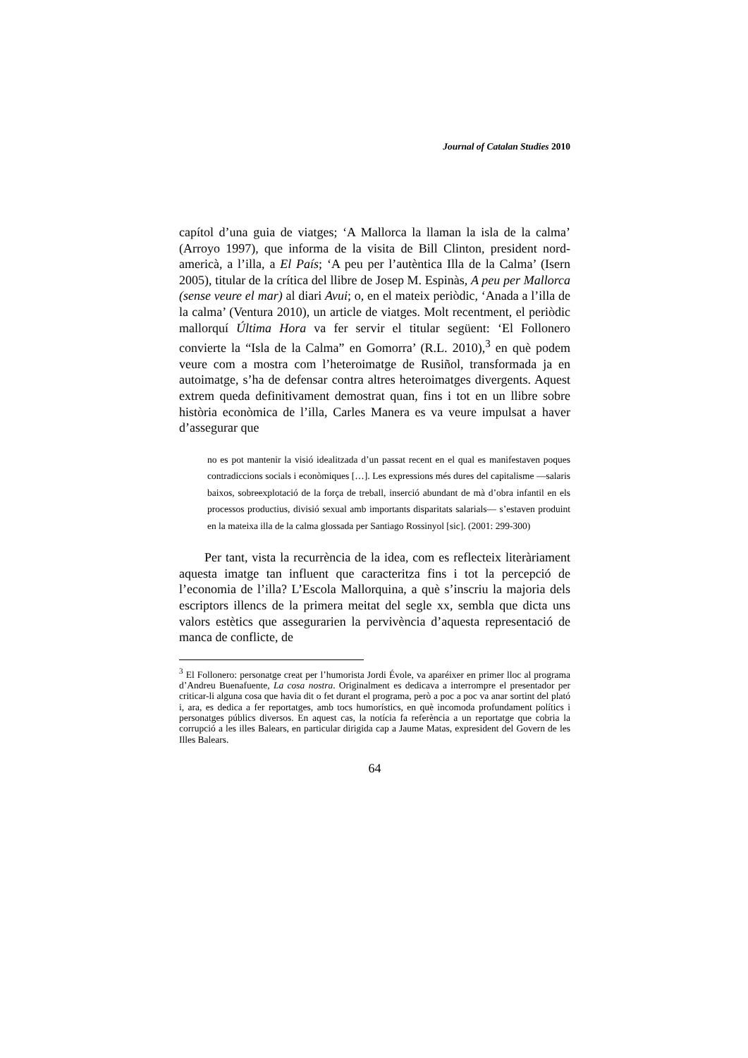Journal of Catalan Studies 2010
capítol d’una guia de viatges; ‘A Mallorca la llaman la isla de la calma’ (Arroyo 1997), que informa de la visita de Bill Clinton, president nord-americà, a l’illa, a El País; ‘A peu per l’autèntica Illa de la Calma’ (Isern 2005), titular de la crítica del llibre de Josep M. Espinàs, A peu per Mallorca (sense veure el mar) al diari Avui; o, en el mateix periòdic, ‘Anada a l’illa de la calma’ (Ventura 2010), un article de viatges. Molt recentment, el periòdic mallorquí Última Hora va fer servir el titular següent: ‘El Follonero convierte la “Isla de la Calma” en Gomorra’ (R.L. 2010),<sup>3</sup> en què podem veure com a mostra com l’heteroimatge de Rusiñol, transformada ja en autoimatge, s’ha de defensar contra altres heteroimatges divergents. Aquest extrem queda definitivament demostrat quan, fins i tot en un llibre sobre història econòmica de l’illa, Carles Manera es va veure impulsat a haver d’assegurar que
no es pot mantenir la visió idealitzada d’un passat recent en el qual es manifestaven poques contradiccions socials i econòmiques […]. Les expressions més dures del capitalisme —salaris baixos, sobreexplotació de la força de treball, inserció abundant de mà d’obra infantil en els processos productius, divisió sexual amb importants disparitats salarials— s’estaven produint en la mateixa illa de la calma glossada per Santiago Rossinyol [sic]. (2001: 299-300)
Per tant, vista la recurrència de la idea, com es reflecteix literàriament aquesta imatge tan influent que caracteritza fins i tot la percepció de l’economia de l’illa? L’Escola Mallorquina, a què s’inscriu la majoria dels escriptors illencs de la primera meitat del segle xx, sembla que dicta uns valors estètics que assegurarien la pervivència d’aquesta representació de manca de conflicte, de
<sup>3</sup> El Follonero: personatge creat per l’humorista Jordi Évole, va aparéixer en primer lloc al programa d’Andreu Buenafuente, La cosa nostra. Originalment es dedicava a interrompre el presentador per criticar-li alguna cosa que havia dit o fet durant el programa, però a poc a poc va anar sortint del plató i, ara, es dedica a fer reportatges, amb tocs humorístics, en què incomoda profundament polítics i personatges públics diversos. En aquest cas, la notícia fa referència a un reportatge que cobria la corrupció a les illes Balears, en particular dirigida cap a Jaume Matas, expresident del Govern de les Illes Balears.
64